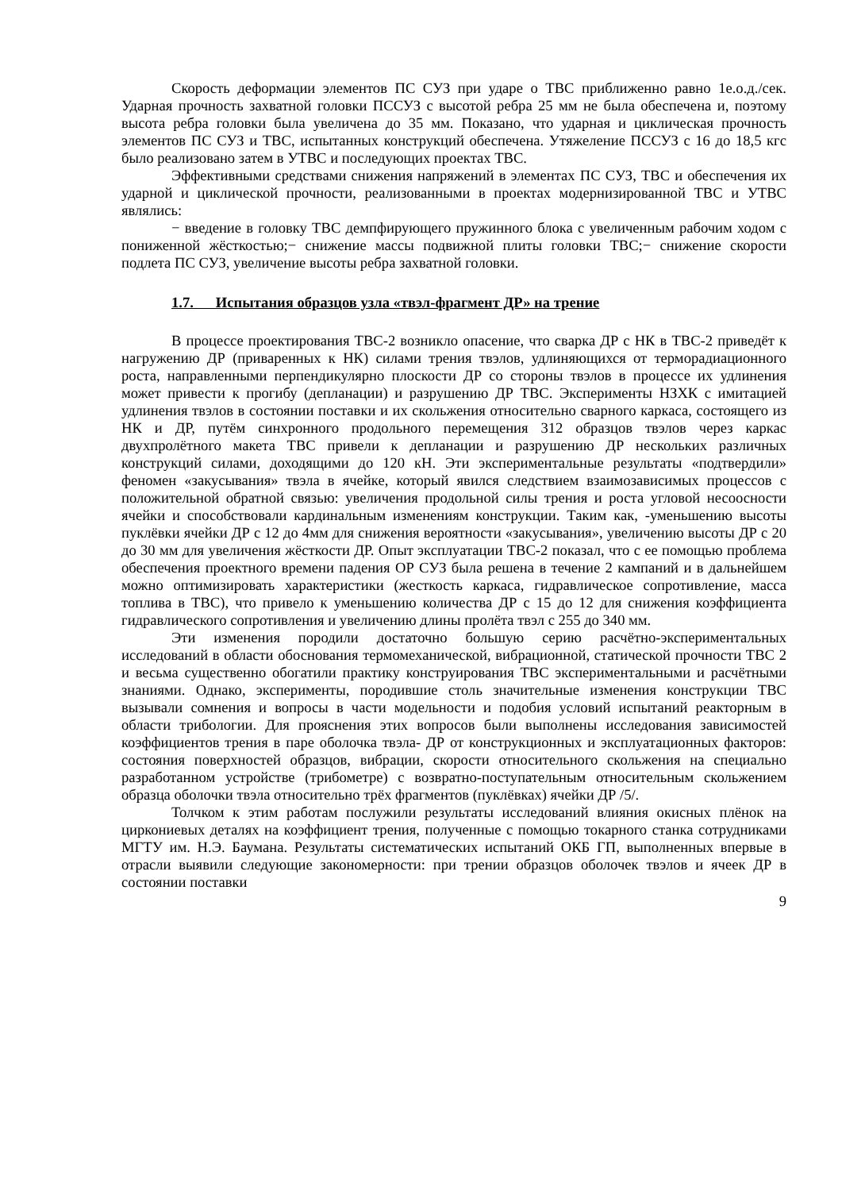Скорость деформации элементов ПС СУЗ при ударе о ТВС приближенно равно 1е.о.д./сек. Ударная прочность захватной головки ПССУЗ с высотой ребра 25 мм не была обеспечена и, поэтому высота ребра головки была увеличена до 35 мм. Показано, что ударная и циклическая прочность элементов ПС СУЗ и ТВС, испытанных конструкций обеспечена. Утяжеление ПССУЗ с 16 до 18,5 кгс было реализовано затем в УТВС и последующих проектах ТВС.
Эффективными средствами снижения напряжений в элементах ПС СУЗ, ТВС и обеспечения их ударной и циклической прочности, реализованными в проектах модернизированной ТВС и УТВС являлись:
− введение в головку ТВС демпфирующего пружинного блока с увеличенным рабочим ходом с пониженной жёсткостью;− снижение массы подвижной плиты головки ТВС;− снижение скорости подлета ПС СУЗ, увеличение высоты ребра захватной головки.
1.7. Испытания образцов узла «твэл-фрагмент ДР» на трение
В процессе проектирования ТВС-2 возникло опасение, что сварка ДР с НК в ТВС-2 приведёт к нагружению ДР (приваренных к НК) силами трения твэлов, удлиняющихся от терморадиационного роста, направленными перпендикулярно плоскости ДР со стороны твэлов в процессе их удлинения может привести к прогибу (депланации) и разрушению ДР ТВС. Эксперименты НЗХК с имитацией удлинения твэлов в состоянии поставки и их скольжения относительно сварного каркаса, состоящего из НК и ДР, путём синхронного продольного перемещения 312 образцов твэлов через каркас двухпролётного макета ТВС привели к депланации и разрушению ДР нескольких различных конструкций силами, доходящими до 120 кН. Эти экспериментальные результаты «подтвердили» феномен «закусывания» твэла в ячейке, который явился следствием взаимозависимых процессов с положительной обратной связью: увеличения продольной силы трения и роста угловой несоосности ячейки и способствовали кардинальным изменениям конструкции. Таким как, -уменьшению высоты пуклёвки ячейки ДР с 12 до 4мм для снижения вероятности «закусывания», увеличению высоты ДР с 20 до 30 мм для увеличения жёсткости ДР. Опыт эксплуатации ТВС-2 показал, что с ее помощью проблема обеспечения проектного времени падения ОР СУЗ была решена в течение 2 кампаний и в дальнейшем можно оптимизировать характеристики (жесткость каркаса, гидравлическое сопротивление, масса топлива в ТВС), что привело к уменьшению количества ДР с 15 до 12 для снижения коэффициента гидравлического сопротивления и увеличению длины пролёта твэл с 255 до 340 мм.
Эти изменения породили достаточно большую серию расчётно-экспериментальных исследований в области обоснования термомеханической, вибрационной, статической прочности ТВС 2 и весьма существенно обогатили практику конструирования ТВС экспериментальными и расчётными знаниями. Однако, эксперименты, породившие столь значительные изменения конструкции ТВС вызывали сомнения и вопросы в части модельности и подобия условий испытаний реакторным в области трибологии. Для прояснения этих вопросов были выполнены исследования зависимостей коэффициентов трения в паре оболочка твэла- ДР от конструкционных и эксплуатационных факторов: состояния поверхностей образцов, вибрации, скорости относительного скольжения на специально разработанном устройстве (трибометре) с возвратно-поступательным относительным скольжением образца оболочки твэла относительно трёх фрагментов (пуклёвках) ячейки ДР /5/.
Толчком к этим работам послужили результаты исследований влияния окисных плёнок на циркониевых деталях на коэффициент трения, полученные с помощью токарного станка сотрудниками МГТУ им. Н.Э. Баумана. Результаты систематических испытаний ОКБ ГП, выполненных впервые в отрасли выявили следующие закономерности: при трении образцов оболочек твэлов и ячеек ДР в состоянии поставки
9